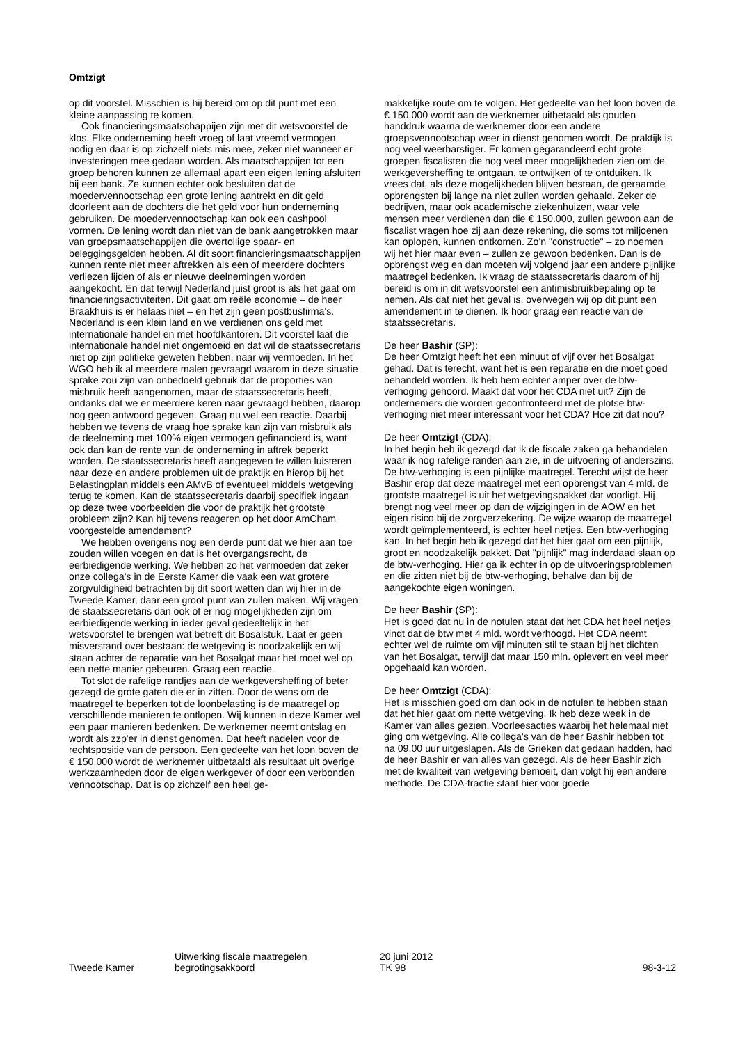Omtzigt
op dit voorstel. Misschien is hij bereid om op dit punt met een kleine aanpassing te komen.
Ook financieringsmaatschappijen zijn met dit wetsvoorstel de klos. Elke onderneming heeft vroeg of laat vreemd vermogen nodig en daar is op zichzelf niets mis mee, zeker niet wanneer er investeringen mee gedaan worden. Als maatschappijen tot een groep behoren kunnen ze allemaal apart een eigen lening afsluiten bij een bank. Ze kunnen echter ook besluiten dat de moedervennootschap een grote lening aantrekt en dit geld doorleent aan de dochters die het geld voor hun onderneming gebruiken. De moedervennootschap kan ook een cashpool vormen. De lening wordt dan niet van de bank aangetrokken maar van groepsmaatschappijen die overtollige spaar- en beleggingsgelden hebben. Al dit soort financieringsmaatschappijen kunnen rente niet meer aftrekken als een of meerdere dochters verliezen lijden of als er nieuwe deelnemingen worden aangekocht. En dat terwijl Nederland juist groot is als het gaat om financieringsactiviteiten. Dit gaat om reële economie – de heer Braakhuis is er helaas niet – en het zijn geen postbusfirma's. Nederland is een klein land en we verdienen ons geld met internationale handel en met hoofdkantoren. Dit voorstel laat die internationale handel niet ongemoeid en dat wil de staatssecretaris niet op zijn politieke geweten hebben, naar wij vermoeden. In het WGO heb ik al meerdere malen gevraagd waarom in deze situatie sprake zou zijn van onbedoeld gebruik dat de proporties van misbruik heeft aangenomen, maar de staatssecretaris heeft, ondanks dat we er meerdere keren naar gevraagd hebben, daarop nog geen antwoord gegeven. Graag nu wel een reactie. Daarbij hebben we tevens de vraag hoe sprake kan zijn van misbruik als de deelneming met 100% eigen vermogen gefinancierd is, want ook dan kan de rente van de onderneming in aftrek beperkt worden. De staatssecretaris heeft aangegeven te willen luisteren naar deze en andere problemen uit de praktijk en hierop bij het Belastingplan middels een AMvB of eventueel middels wetgeving terug te komen. Kan de staatssecretaris daarbij specifiek ingaan op deze twee voorbeelden die voor de praktijk het grootste probleem zijn? Kan hij tevens reageren op het door AmCham voorgestelde amendement?
We hebben overigens nog een derde punt dat we hier aan toe zouden willen voegen en dat is het overgangsrecht, de eerbiedigende werking. We hebben zo het vermoeden dat zeker onze collega's in de Eerste Kamer die vaak een wat grotere zorgvuldigheid betrachten bij dit soort wetten dan wij hier in de Tweede Kamer, daar een groot punt van zullen maken. Wij vragen de staatssecretaris dan ook of er nog mogelijkheden zijn om eerbiedigende werking in ieder geval gedeeltelijk in het wetsvoorstel te brengen wat betreft dit Bosalstuk. Laat er geen misverstand over bestaan: de wetgeving is noodzakelijk en wij staan achter de reparatie van het Bosalgat maar het moet wel op een nette manier gebeuren. Graag een reactie.
Tot slot de rafelige randjes aan de werkgeversheffing of beter gezegd de grote gaten die er in zitten. Door de wens om de maatregel te beperken tot de loonbelasting is de maatregel op verschillende manieren te ontlopen. Wij kunnen in deze Kamer wel een paar manieren bedenken. De werknemer neemt ontslag en wordt als zzp'er in dienst genomen. Dat heeft nadelen voor de rechtspositie van de persoon. Een gedeelte van het loon boven de € 150.000 wordt de werknemer uitbetaald als resultaat uit overige werkzaamheden door de eigen werkgever of door een verbonden vennootschap. Dat is op zichzelf een heel ge-
makkelijke route om te volgen. Het gedeelte van het loon boven de € 150.000 wordt aan de werknemer uitbetaald als gouden handdruk waarna de werknemer door een andere groepsvennootschap weer in dienst genomen wordt. De praktijk is nog veel weerbarstiger. Er komen gegarandeerd echt grote groepen fiscalisten die nog veel meer mogelijkheden zien om de werkgeversheffing te ontgaan, te ontwijken of te ontduiken. Ik vrees dat, als deze mogelijkheden blijven bestaan, de geraamde opbrengsten bij lange na niet zullen worden gehaald. Zeker de bedrijven, maar ook academische ziekenhuizen, waar vele mensen meer verdienen dan die € 150.000, zullen gewoon aan de fiscalist vragen hoe zij aan deze rekening, die soms tot miljoenen kan oplopen, kunnen ontkomen. Zo'n "constructie" – zo noemen wij het hier maar even – zullen ze gewoon bedenken. Dan is de opbrengst weg en dan moeten wij volgend jaar een andere pijnlijke maatregel bedenken. Ik vraag de staatssecretaris daarom of hij bereid is om in dit wetsvoorstel een antimisbruikbepaling op te nemen. Als dat niet het geval is, overwegen wij op dit punt een amendement in te dienen. Ik hoor graag een reactie van de staatssecretaris.
De heer Bashir (SP):
De heer Omtzigt heeft het een minuut of vijf over het Bosalgat gehad. Dat is terecht, want het is een reparatie en die moet goed behandeld worden. Ik heb hem echter amper over de btw-verhoging gehoord. Maakt dat voor het CDA niet uit? Zijn de ondernemers die worden geconfronteerd met de plotse btw-verhoging niet meer interessant voor het CDA? Hoe zit dat nou?
De heer Omtzigt (CDA):
In het begin heb ik gezegd dat ik de fiscale zaken ga behandelen waar ik nog rafelige randen aan zie, in de uitvoering of anderszins. De btw-verhoging is een pijnlijke maatregel. Terecht wijst de heer Bashir erop dat deze maatregel met een opbrengst van 4 mld. de grootste maatregel is uit het wetgevingspakket dat voorligt. Hij brengt nog veel meer op dan de wijzigingen in de AOW en het eigen risico bij de zorgverzekering. De wijze waarop de maatregel wordt geïmplementeerd, is echter heel netjes. Een btw-verhoging kan. In het begin heb ik gezegd dat het hier gaat om een pijnlijk, groot en noodzakelijk pakket. Dat "pijnlijk" mag inderdaad slaan op de btw-verhoging. Hier ga ik echter in op de uitvoeringsproblemen en die zitten niet bij de btw-verhoging, behalve dan bij de aangekochte eigen woningen.
De heer Bashir (SP):
Het is goed dat nu in de notulen staat dat het CDA het heel netjes vindt dat de btw met 4 mld. wordt verhoogd. Het CDA neemt echter wel de ruimte om vijf minuten stil te staan bij het dichten van het Bosalgat, terwijl dat maar 150 mln. oplevert en veel meer opgehaald kan worden.
De heer Omtzigt (CDA):
Het is misschien goed om dan ook in de notulen te hebben staan dat het hier gaat om nette wetgeving. Ik heb deze week in de Kamer van alles gezien. Voorleesacties waarbij het helemaal niet ging om wetgeving. Alle collega's van de heer Bashir hebben tot na 09.00 uur uitgeslapen. Als de Grieken dat gedaan hadden, had de heer Bashir er van alles van gezegd. Als de heer Bashir zich met de kwaliteit van wetgeving bemoeit, dan volgt hij een andere methode. De CDA-fractie staat hier voor goede
Tweede Kamer Uitwerking fiscale maatregelen
begrotingsakkoord
20 juni 2012
TK 98
98-3-12